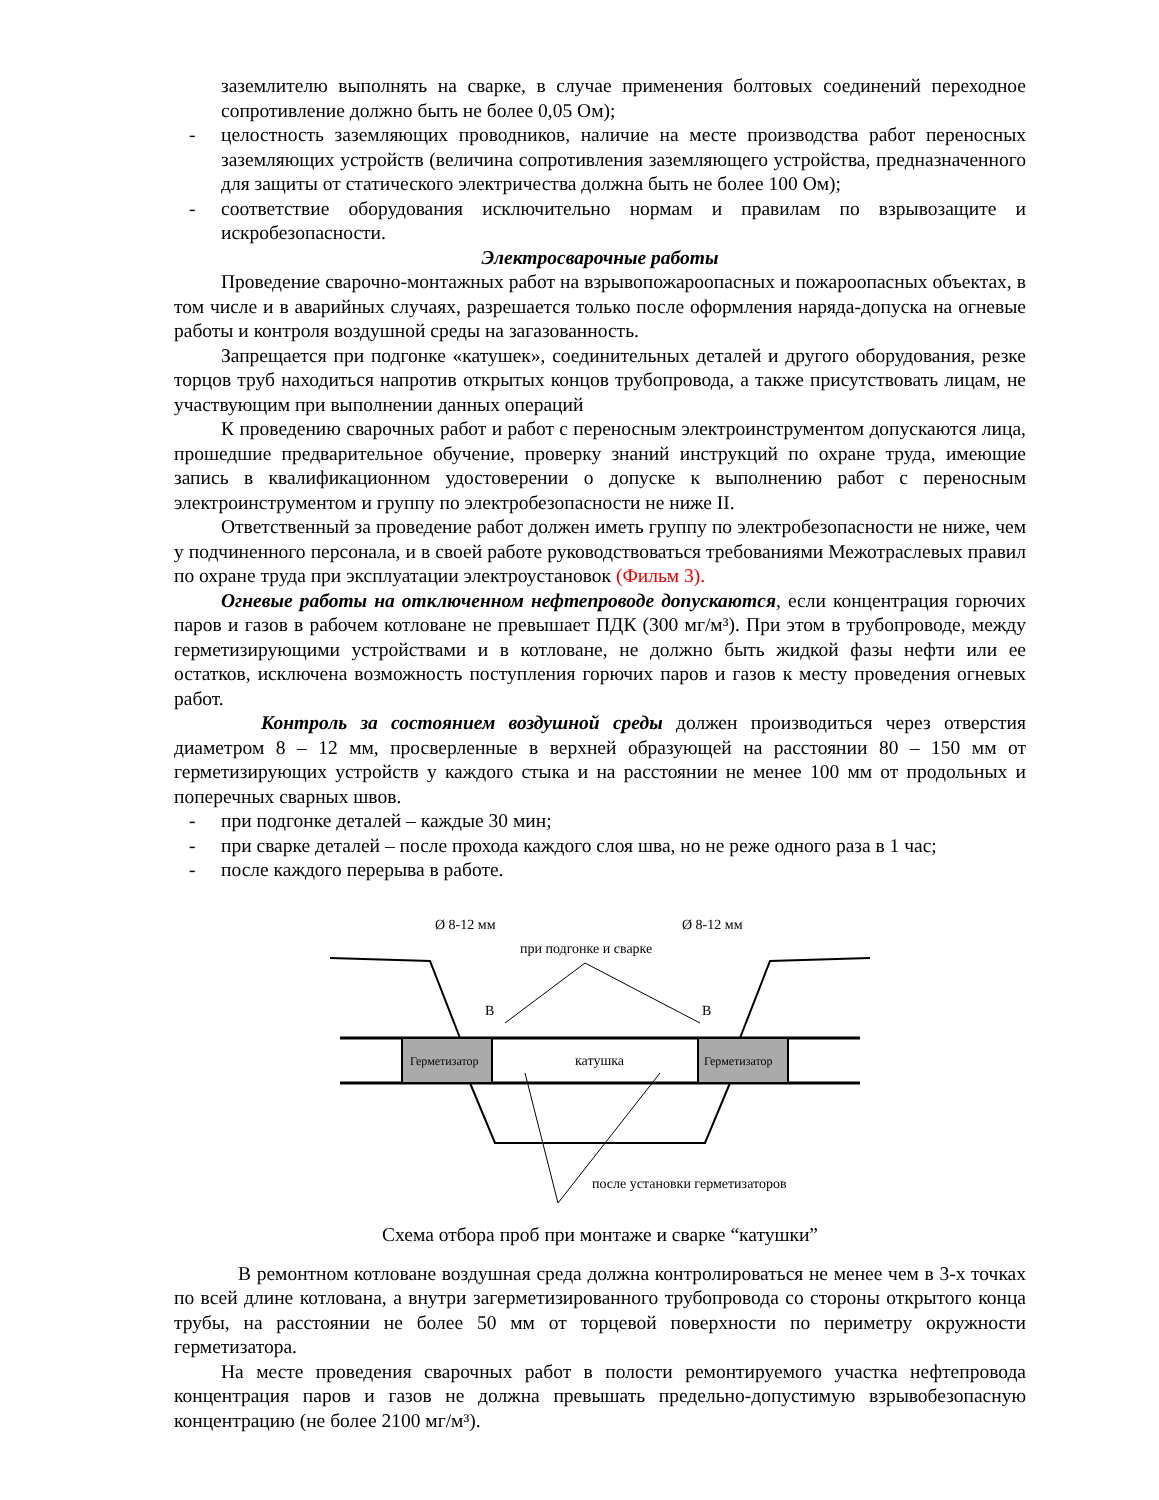заземлителю выполнять на сварке, в случае применения болтовых соединений переходное сопротивление должно быть не более 0,05 Ом);
- целостность заземляющих проводников, наличие на месте производства работ переносных заземляющих устройств (величина сопротивления заземляющего устройства, предназначенного для защиты от статического электричества должна быть не более 100 Ом);
- соответствие оборудования исключительно нормам и правилам по взрывозащите и искробезопасности.
Электросварочные работы
Проведение сварочно-монтажных работ на взрывопожароопасных и пожароопасных объектах, в том числе и в аварийных случаях, разрешается только после оформления наряда-допуска на огневые работы и контроля воздушной среды на загазованность.
Запрещается при подгонке «катушек», соединительных деталей и другого оборудования, резке торцов труб находиться напротив открытых концов трубопровода, а также присутствовать лицам, не участвующим при выполнении данных операций
К проведению сварочных работ и работ с переносным электроинструментом допускаются лица, прошедшие предварительное обучение, проверку знаний инструкций по охране труда, имеющие запись в квалификационном удостоверении о допуске к выполнению работ с переносным электроинструментом и группу по электробезопасности не ниже II.
Ответственный за проведение работ должен иметь группу по электробезопасности не ниже, чем у подчиненного персонала, и в своей работе руководствоваться требованиями Межотраслевых правил по охране труда при эксплуатации электроустановок (Фильм 3).
Огневые работы на отключенном нефтепроводе допускаются, если концентрация горючих паров и газов в рабочем котловане не превышает ПДК (300 мг/м³). При этом в трубопроводе, между герметизирующими устройствами и в котловане, не должно быть жидкой фазы нефти или ее остатков, исключена возможность поступления горючих паров и газов к месту проведения огневых работ.
Контроль за состоянием воздушной среды должен производиться через отверстия диаметром 8 – 12 мм, просверленные в верхней образующей на расстоянии 80 – 150 мм от герметизирующих устройств у каждого стыка и на расстоянии не менее 100 мм от продольных и поперечных сварных швов.
- при подгонке деталей – каждые 30 мин;
- при сварке деталей – после прохода каждого слоя шва, но не реже одного раза в 1 час;
- после каждого перерыва в работе.
Ø 8-12 мм
Ø 8-12 мм
при подгонке и сварке
Герметизатор
Герметизатор
катушка
B
B
после установки герметизаторов
Схема отбора проб при монтаже и сварке “катушки”
В ремонтном котловане воздушная среда должна контролироваться не менее чем в 3-х точках по всей длине котлована, а внутри загерметизированного трубопровода со стороны открытого конца трубы, на расстоянии не более 50 мм от торцевой поверхности по периметру окружности герметизатора.
На месте проведения сварочных работ в полости ремонтируемого участка нефтепровода концентрация паров и газов не должна превышать предельно-допустимую взрывобезопасную концентрацию (не более 2100 мг/м³).